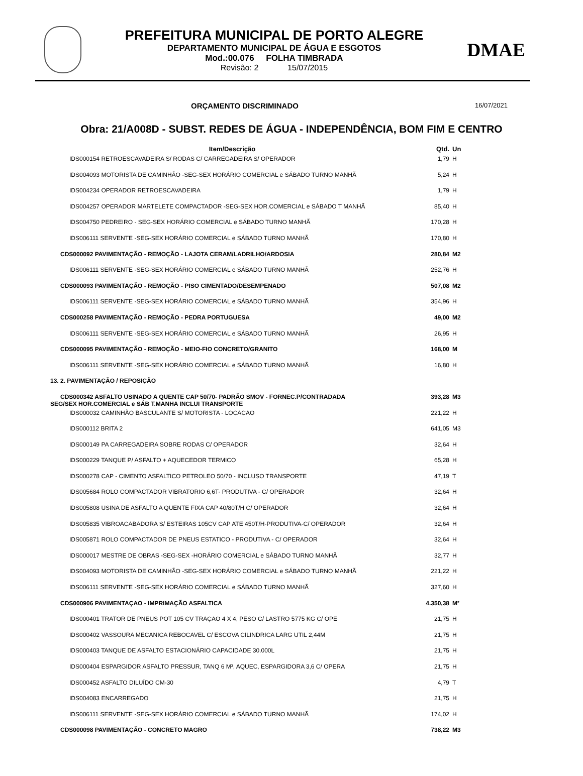PREFEITURA MUNICIPAL DE PORTO ALEGRE
DEPARTAMENTO MUNICIPAL DE ÁGUA E ESGOTOS
Mod.:00.076 FOLHA TIMBRADA
Revisão: 2 15/07/2015
DMAE
ORÇAMENTO DISCRIMINADO 16/07/2021
Obra: 21/A008D - SUBST. REDES DE ÁGUA - INDEPENDÊNCIA, BOM FIM E CENTRO
| Item/Descrição | Qtd. | Un |
| --- | --- | --- |
| IDS000154 RETROESCAVADEIRA S/ RODAS C/ CARREGADEIRA S/ OPERADOR | 1,79 | H |
| IDS004093 MOTORISTA DE CAMINHÃO -SEG-SEX HORÁRIO COMERCIAL e SÁBADO TURNO MANHÃ | 5,24 | H |
| IDS004234 OPERADOR RETROESCAVADEIRA | 1,79 | H |
| IDS004257 OPERADOR MARTELETE COMPACTADOR -SEG-SEX HOR.COMERCIAL e SÁBADO T MANHÃ | 85,40 | H |
| IDS004750 PEDREIRO - SEG-SEX HORÁRIO COMERCIAL e SÁBADO TURNO MANHÃ | 170,28 | H |
| IDS006111 SERVENTE -SEG-SEX HORÁRIO COMERCIAL e SÁBADO TURNO MANHÃ | 170,80 | H |
| CDS000092 PAVIMENTAÇÃO - REMOÇÃO - LAJOTA CERAM/LADRILHO/ARDOSIA | 280,84 | M2 |
| IDS006111 SERVENTE -SEG-SEX HORÁRIO COMERCIAL e SÁBADO TURNO MANHÃ | 252,76 | H |
| CDS000093 PAVIMENTAÇÃO - REMOÇÃO - PISO CIMENTADO/DESEMPENADO | 507,08 | M2 |
| IDS006111 SERVENTE -SEG-SEX HORÁRIO COMERCIAL e SÁBADO TURNO MANHÃ | 354,96 | H |
| CDS000258 PAVIMENTAÇÃO - REMOÇÃO - PEDRA PORTUGUESA | 49,00 | M2 |
| IDS006111 SERVENTE -SEG-SEX HORÁRIO COMERCIAL e SÁBADO TURNO MANHÃ | 26,95 | H |
| CDS000095 PAVIMENTAÇÃO - REMOÇÃO - MEIO-FIO CONCRETO/GRANITO | 168,00 | M |
| IDS006111 SERVENTE -SEG-SEX HORÁRIO COMERCIAL e SÁBADO TURNO MANHÃ | 16,80 | H |
| 13. 2. PAVIMENTAÇÃO / REPOSIÇÃO | | |
| CDS000342 ASFALTO USINADO A QUENTE CAP 50/70- PADRÃO SMOV - FORNEC.P/CONTRADADA SEG/SEX HOR.COMERCIAL e SÁB T.MANHA INCLUI TRANSPORTE | 393,28 | M3 |
| IDS000032 CAMINHÃO BASCULANTE S/ MOTORISTA - LOCACAO | 221,22 | H |
| IDS000112 BRITA 2 | 641,05 | M3 |
| IDS000149 PA CARREGADEIRA SOBRE RODAS C/ OPERADOR | 32,64 | H |
| IDS000229 TANQUE P/ ASFALTO + AQUECEDOR TERMICO | 65,28 | H |
| IDS000278 CAP - CIMENTO ASFALTICO PETROLEO 50/70 - INCLUSO TRANSPORTE | 47,19 | T |
| IDS005684 ROLO COMPACTADOR VIBRATORIO 6,6T- PRODUTIVA - C/ OPERADOR | 32,64 | H |
| IDS005808 USINA DE ASFALTO A QUENTE FIXA CAP 40/80T/H C/ OPERADOR | 32,64 | H |
| IDS005835 VIBROACABADORA S/ ESTEIRAS 105CV CAP ATE 450T/H-PRODUTIVA-C/ OPERADOR | 32,64 | H |
| IDS005871 ROLO COMPACTADOR DE PNEUS ESTATICO - PRODUTIVA - C/ OPERADOR | 32,64 | H |
| IDS000017 MESTRE DE OBRAS -SEG-SEX -HORÁRIO COMERCIAL e SÁBADO TURNO MANHÃ | 32,77 | H |
| IDS004093 MOTORISTA DE CAMINHÃO -SEG-SEX HORÁRIO COMERCIAL e SÁBADO TURNO MANHÃ | 221,22 | H |
| IDS006111 SERVENTE -SEG-SEX HORÁRIO COMERCIAL e SÁBADO TURNO MANHÃ | 327,60 | H |
| CDS000906 PAVIMENTAÇAO - IMPRIMAÇÃO ASFALTICA | 4.350,38 | M² |
| IDS000401 TRATOR DE PNEUS POT 105 CV TRAÇAO 4 X 4, PESO C/ LASTRO 5775 KG C/ OPE | 21,75 | H |
| IDS000402 VASSOURA MECANICA REBOCAVEL C/ ESCOVA CILINDRICA LARG UTIL 2,44M | 21,75 | H |
| IDS000403 TANQUE DE ASFALTO ESTACIONÁRIO CAPACIDADE 30.000L | 21,75 | H |
| IDS000404 ESPARGIDOR ASFALTO PRESSUR, TANQ 6 M³, AQUEC, ESPARGIDORA 3,6 C/ OPERA | 21,75 | H |
| IDS000452 ASFALTO DILUÍDO CM-30 | 4,79 | T |
| IDS004083 ENCARREGADO | 21,75 | H |
| IDS006111 SERVENTE -SEG-SEX HORÁRIO COMERCIAL e SÁBADO TURNO MANHÃ | 174,02 | H |
| CDS000098 PAVIMENTAÇÃO - CONCRETO MAGRO | 738,22 | M3 |